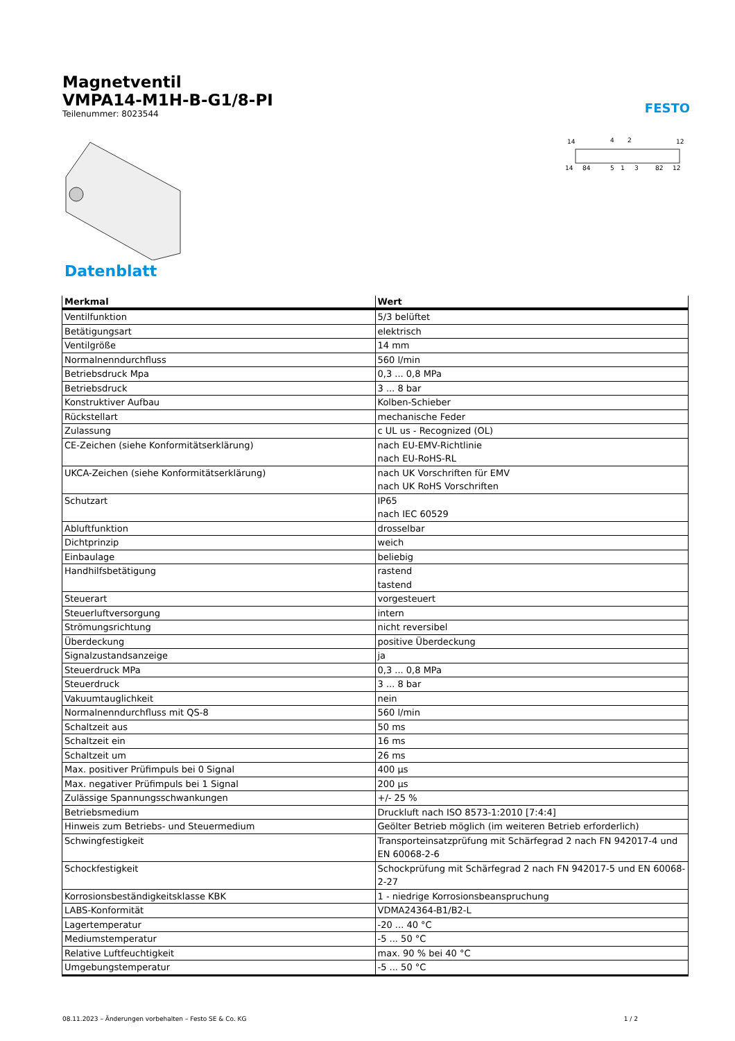Magnetventil
VMPA14-M1H-B-G1/8-PI
Teilenummer: 8023544
FESTO
14
4
2
12
14
84
5
1
3
82
12
Datenblatt
| Merkmal | Wert |
| --- | --- |
| Ventilfunktion | 5/3 belüftet |
| Betätigungsart | elektrisch |
| Ventilgröße | 14 mm |
| Normalnenndurchfluss | 560 l/min |
| Betriebsdruck Mpa | 0,3 ... 0,8 MPa |
| Betriebsdruck | 3 ... 8 bar |
| Konstruktiver Aufbau | Kolben-Schieber |
| Rückstellart | mechanische Feder |
| Zulassung | c UL us - Recognized (OL) |
| CE-Zeichen (siehe Konformitätserklärung) | nach EU-EMV-Richtlinie nach EU-RoHS-RL |
| UKCA-Zeichen (siehe Konformitätserklärung) | nach UK Vorschriften für EMV nach UK RoHS Vorschriften |
| Schutzart | IP65 nach IEC 60529 |
| Abluftfunktion | drosselbar |
| Dichtprinzip | weich |
| Einbaulage | beliebig |
| Handhilfsbetätigung | rastend tastend |
| Steuerart | vorgesteuert |
| Steuerluftversorgung | intern |
| Strömungsrichtung | nicht reversibel |
| Überdeckung | positive Überdeckung |
| Signalzustandsanzeige | ja |
| Steuerdruck MPa | 0,3 ... 0,8 MPa |
| Steuerdruck | 3 ... 8 bar |
| Vakuumtauglichkeit | nein |
| Normalnenndurchfluss mit QS-8 | 560 l/min |
| Schaltzeit aus | 50 ms |
| Schaltzeit ein | 16 ms |
| Schaltzeit um | 26 ms |
| Max. positiver Prüfimpuls bei 0 Signal | 400 µs |
| Max. negativer Prüfimpuls bei 1 Signal | 200 µs |
| Zulässige Spannungsschwankungen | +/- 25 % |
| Betriebsmedium | Druckluft nach ISO 8573-1:2010 [7:4:4] |
| Hinweis zum Betriebs- und Steuermedium | Geölter Betrieb möglich (im weiteren Betrieb erforderlich) |
| Schwingfestigkeit | Transporteinsatzprüfung mit Schärfegrad 2 nach FN 942017-4 und EN 60068-2-6 |
| Schockfestigkeit | Schockprüfung mit Schärfegrad 2 nach FN 942017-5 und EN 60068-2-27 |
| Korrosionsbeständigkeitsklasse KBK | 1 - niedrige Korrosionsbeanspruchung |
| LABS-Konformität | VDMA24364-B1/B2-L |
| Lagertemperatur | -20 ... 40 °C |
| Mediumstemperatur | -5 ... 50 °C |
| Relative Luftfeuchtigkeit | max. 90 % bei 40 °C |
| Umgebungstemperatur | -5 ... 50 °C |
08.11.2023 – Änderungen vorbehalten – Festo SE & Co. KG 1 / 2